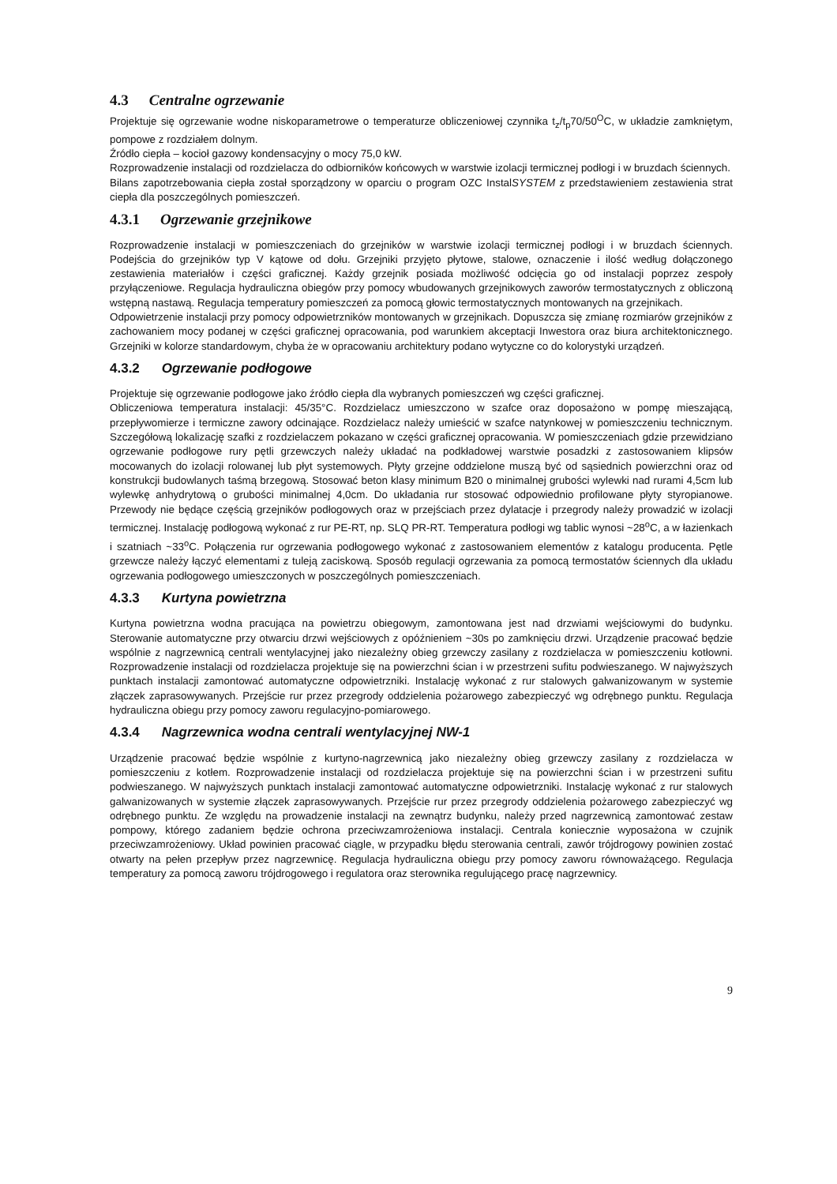4.3 Centralne ogrzewanie
Projektuje się ogrzewanie wodne niskoparametrowe o temperaturze obliczeniowej czynnika t<sub>z</sub>/t<sub>p</sub>70/50<sup>O</sup>C, w układzie zamkniętym, pompowe z rozdziałem dolnym.
Źródło ciepła – kocioł gazowy kondensacyjny o mocy 75,0 kW.
Rozprowadzenie instalacji od rozdzielacza do odbiorników końcowych w warstwie izolacji termicznej podłogi i w bruzdach ściennych.
Bilans zapotrzebowania ciepła został sporządzony w oparciu o program OZC InstalSYSTEM z przedstawieniem zestawienia strat ciepła dla poszczególnych pomieszczeń.
4.3.1 Ogrzewanie grzejnikowe
Rozprowadzenie instalacji w pomieszczeniach do grzejników w warstwie izolacji termicznej podłogi i w bruzdach ściennych. Podejścia do grzejników typ V kątowe od dołu. Grzejniki przyjęto płytowe, stalowe, oznaczenie i ilość według dołączonego zestawienia materiałów i części graficznej. Każdy grzejnik posiada możliwość odcięcia go od instalacji poprzez zespoły przyłączeniowe. Regulacja hydrauliczna obiegów przy pomocy wbudowanych grzejnikowych zaworów termostatycznych z obliczoną wstępną nastawą. Regulacja temperatury pomieszczeń za pomocą głowic termostatycznych montowanych na grzejnikach.
Odpowietrzenie instalacji przy pomocy odpowietrzników montowanych w grzejnikach. Dopuszcza się zmianę rozmiarów grzejników z zachowaniem mocy podanej w części graficznej opracowania, pod warunkiem akceptacji Inwestora oraz biura architektonicznego. Grzejniki w kolorze standardowym, chyba że w opracowaniu architektury podano wytyczne co do kolorystyki urządzeń.
4.3.2 Ogrzewanie podłogowe
Projektuje się ogrzewanie podłogowe jako źródło ciepła dla wybranych pomieszczeń wg części graficznej.
Obliczeniowa temperatura instalacji: 45/35°C. Rozdzielacz umieszczono w szafce oraz doposażono w pompę mieszającą, przepływomierze i termiczne zawory odcinające. Rozdzielacz należy umieścić w szafce natynkowej w pomieszczeniu technicznym. Szczegółową lokalizację szafki z rozdzielaczem pokazano w części graficznej opracowania. W pomieszczeniach gdzie przewidziano ogrzewanie podłogowe rury pętli grzewczych należy układać na podkładowej warstwie posadzki z zastosowaniem klipsów mocowanych do izolacji rolowanej lub płyt systemowych. Płyty grzejne oddzielone muszą być od sąsiednich powierzchni oraz od konstrukcji budowlanych taśmą brzegową. Stosować beton klasy minimum B20 o minimalnej grubości wylewki nad rurami 4,5cm lub wylewkę anhydrytową o grubości minimalnej 4,0cm. Do układania rur stosować odpowiednio profilowane płyty styropianowe. Przewody nie będące częścią grzejników podłogowych oraz w przejściach przez dylatacje i przegrody należy prowadzić w izolacji termicznej. Instalację podłogową wykonać z rur PE-RT, np. SLQ PR-RT. Temperatura podłogi wg tablic wynosi ~28<sup>o</sup>C, a w łazienkach i szatniach ~33<sup>o</sup>C. Połączenia rur ogrzewania podłogowego wykonać z zastosowaniem elementów z katalogu producenta. Pętle grzewcze należy łączyć elementami z tuleją zaciskową. Sposób regulacji ogrzewania za pomocą termostatów ściennych dla układu ogrzewania podłogowego umieszczonych w poszczególnych pomieszczeniach.
4.3.3 Kurtyna powietrzna
Kurtyna powietrzna wodna pracująca na powietrzu obiegowym, zamontowana jest nad drzwiami wejściowymi do budynku. Sterowanie automatyczne przy otwarciu drzwi wejściowych z opóźnieniem ~30s po zamknięciu drzwi. Urządzenie pracować będzie wspólnie z nagrzewnicą centrali wentylacyjnej jako niezależny obieg grzewczy zasilany z rozdzielacza w pomieszczeniu kotłowni. Rozprowadzenie instalacji od rozdzielacza projektuje się na powierzchni ścian i w przestrzeni sufitu podwieszanego. W najwyższych punktach instalacji zamontować automatyczne odpowietrzniki. Instalację wykonać z rur stalowych galwanizowanym w systemie złączek zaprasowywanych. Przejście rur przez przegrody oddzielenia pożarowego zabezpieczyć wg odrębnego punktu. Regulacja hydrauliczna obiegu przy pomocy zaworu regulacyjno-pomiarowego.
4.3.4 Nagrzewnica wodna centrali wentylacyjnej NW-1
Urządzenie pracować będzie wspólnie z kurtyno-nagrzewnicą jako niezależny obieg grzewczy zasilany z rozdzielacza w pomieszczeniu z kotłem. Rozprowadzenie instalacji od rozdzielacza projektuje się na powierzchni ścian i w przestrzeni sufitu podwieszanego. W najwyższych punktach instalacji zamontować automatyczne odpowietrzniki. Instalację wykonać z rur stalowych galwanizowanych w systemie złączek zaprasowywanych. Przejście rur przez przegrody oddzielenia pożarowego zabezpieczyć wg odrębnego punktu. Ze względu na prowadzenie instalacji na zewnątrz budynku, należy przed nagrzewnicą zamontować zestaw pompowy, którego zadaniem będzie ochrona przeciwzamrożeniowa instalacji. Centrala koniecznie wyposażona w czujnik przeciwzamrożeniowy. Układ powinien pracować ciągle, w przypadku błędu sterowania centrali, zawór trójdrogowy powinien zostać otwarty na pełen przepływ przez nagrzewnicę. Regulacja hydrauliczna obiegu przy pomocy zaworu równoważącego. Regulacja temperatury za pomocą zaworu trójdrogowego i regulatora oraz sterownika regulującego pracę nagrzewnicy.
9